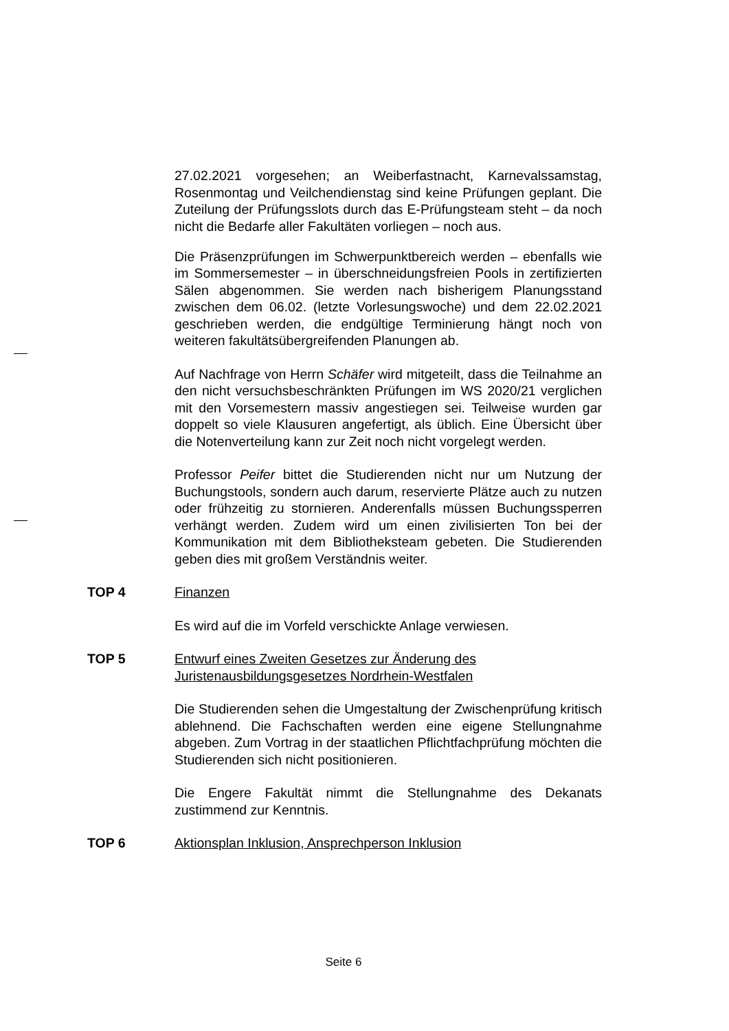27.02.2021 vorgesehen; an Weiberfastnacht, Karnevalssamstag, Rosenmontag und Veilchendienstag sind keine Prüfungen geplant. Die Zuteilung der Prüfungsslots durch das E-Prüfungsteam steht – da noch nicht die Bedarfe aller Fakultäten vorliegen – noch aus.
Die Präsenzprüfungen im Schwerpunktbereich werden – ebenfalls wie im Sommersemester – in überschneidungsfreien Pools in zertifizierten Sälen abgenommen. Sie werden nach bisherigem Planungsstand zwischen dem 06.02. (letzte Vorlesungswoche) und dem 22.02.2021 geschrieben werden, die endgültige Terminierung hängt noch von weiteren fakultätsübergreifenden Planungen ab.
Auf Nachfrage von Herrn Schäfer wird mitgeteilt, dass die Teilnahme an den nicht versuchsbeschränkten Prüfungen im WS 2020/21 verglichen mit den Vorsemestern massiv angestiegen sei. Teilweise wurden gar doppelt so viele Klausuren angefertigt, als üblich. Eine Übersicht über die Notenverteilung kann zur Zeit noch nicht vorgelegt werden.
Professor Peifer bittet die Studierenden nicht nur um Nutzung der Buchungstools, sondern auch darum, reservierte Plätze auch zu nutzen oder frühzeitig zu stornieren. Anderenfalls müssen Buchungssperren verhängt werden. Zudem wird um einen zivilisierten Ton bei der Kommunikation mit dem Bibliotheksteam gebeten. Die Studierenden geben dies mit großem Verständnis weiter.
TOP 4 Finanzen
Es wird auf die im Vorfeld verschickte Anlage verwiesen.
TOP 5 Entwurf eines Zweiten Gesetzes zur Änderung des Juristenausbildungsgesetzes Nordrhein-Westfalen
Die Studierenden sehen die Umgestaltung der Zwischenprüfung kritisch ablehnend. Die Fachschaften werden eine eigene Stellungnahme abgeben. Zum Vortrag in der staatlichen Pflichtfachprüfung möchten die Studierenden sich nicht positionieren.
Die Engere Fakultät nimmt die Stellungnahme des Dekanats zustimmend zur Kenntnis.
TOP 6 Aktionsplan Inklusion, Ansprechperson Inklusion
Seite 6